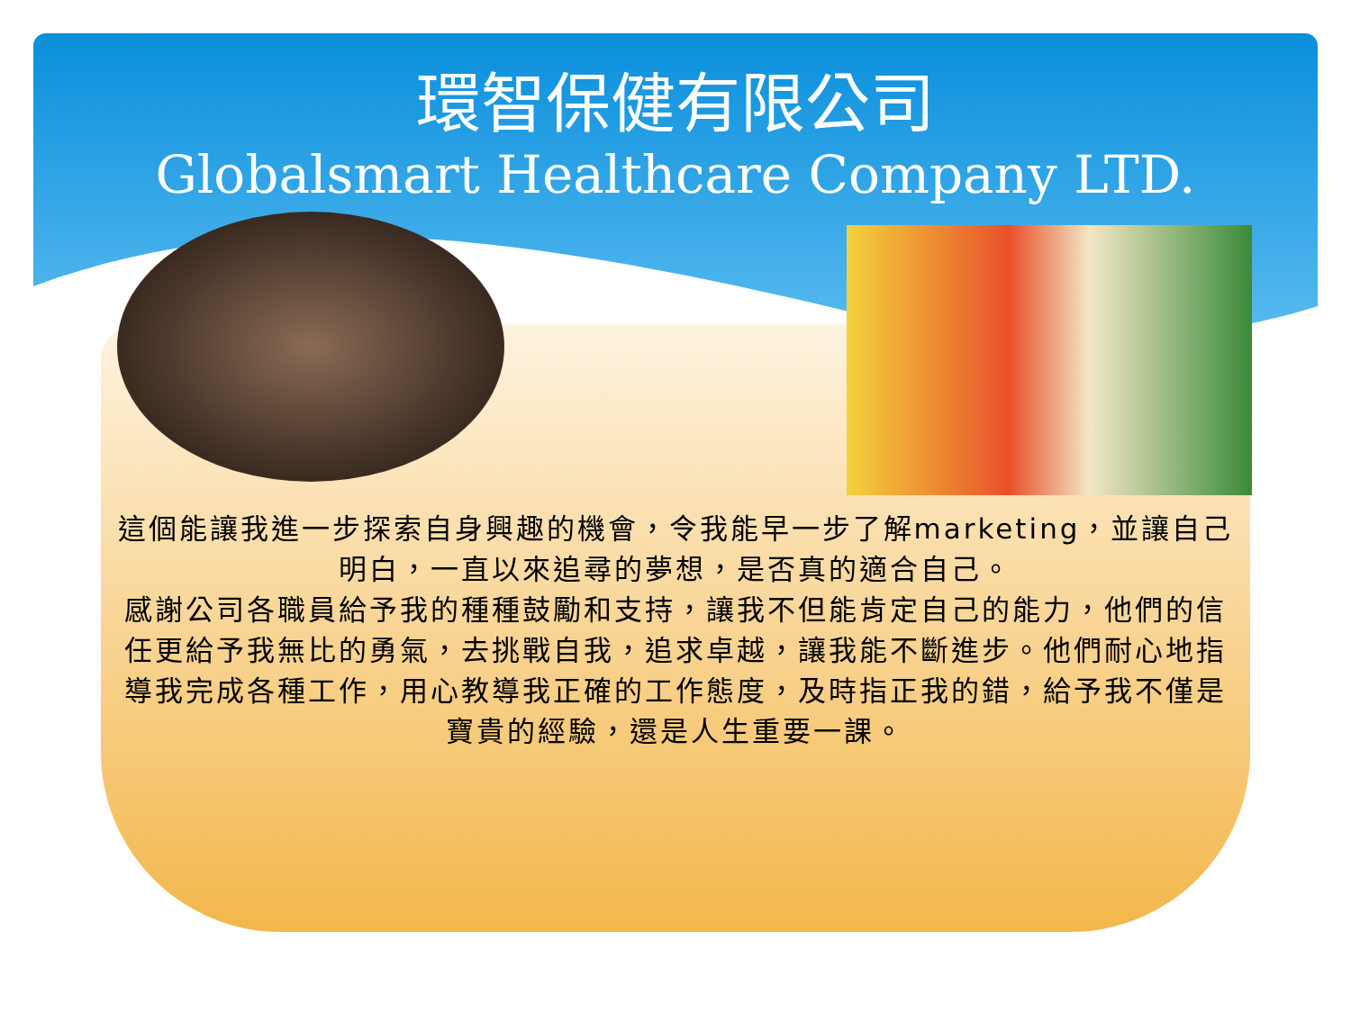環智保健有限公司
Globalsmart Healthcare Company LTD.
這個能讓我進一步探索自身興趣的機會，令我能早一步了解marketing，並讓自己明白，一直以來追尋的夢想，是否真的適合自己。
感謝公司各職員給予我的種種鼓勵和支持，讓我不但能肯定自己的能力，他們的信任更給予我無比的勇氣，去挑戰自我，追求卓越，讓我能不斷進步。他們耐心地指導我完成各種工作，用心教導我正確的工作態度，及時指正我的錯，給予我不僅是寶貴的經驗，還是人生重要一課。